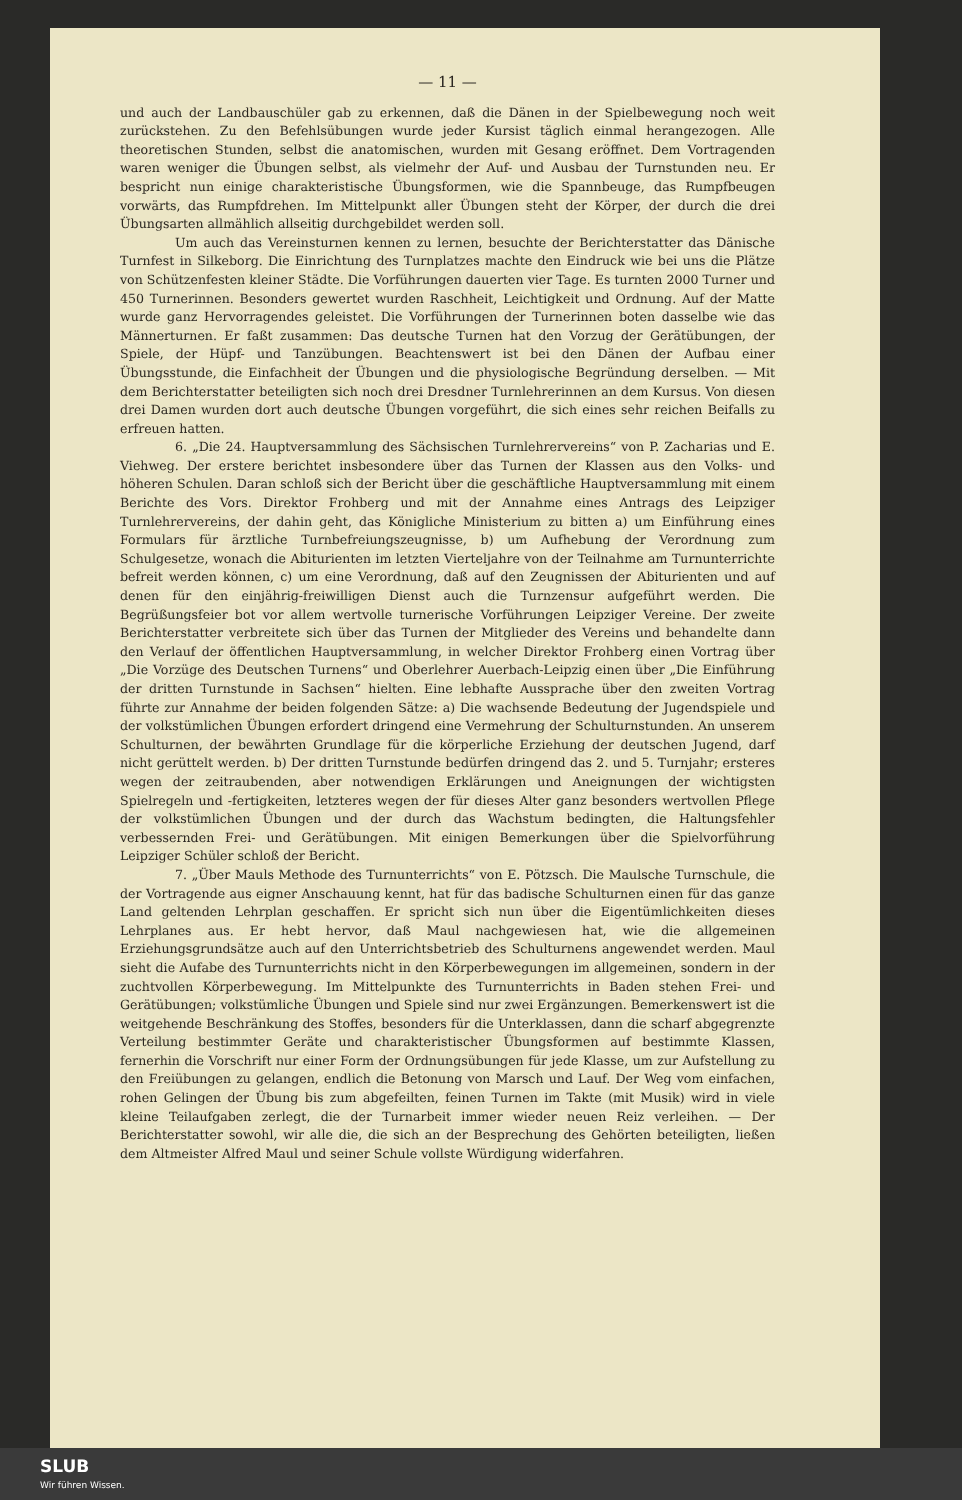— 11 —
und auch der Landbauschüler gab zu erkennen, daß die Dänen in der Spielbewegung noch weit zurückstehen. Zu den Befehlsübungen wurde jeder Kursist täglich einmal herangezogen. Alle theoretischen Stunden, selbst die anatomischen, wurden mit Gesang eröffnet. Dem Vortragenden waren weniger die Übungen selbst, als vielmehr der Auf- und Ausbau der Turnstunden neu. Er bespricht nun einige charakteristische Übungsformen, wie die Spannbeuge, das Rumpfbeugen vorwärts, das Rumpfdrehen. Im Mittelpunkt aller Übungen steht der Körper, der durch die drei Übungsarten allmählich allseitig durchgebildet werden soll.
Um auch das Vereinsturnen kennen zu lernen, besuchte der Berichterstatter das Dänische Turnfest in Silkeborg. Die Einrichtung des Turnplatzes machte den Eindruck wie bei uns die Plätze von Schützenfesten kleiner Städte. Die Vorführungen dauerten vier Tage. Es turnten 2000 Turner und 450 Turnerinnen. Besonders gewertet wurden Raschheit, Leichtigkeit und Ordnung. Auf der Matte wurde ganz Hervorragendes geleistet. Die Vorführungen der Turnerinnen boten dasselbe wie das Männerturnen. Er faßt zusammen: Das deutsche Turnen hat den Vorzug der Gerätübungen, der Spiele, der Hüpf- und Tanzübungen. Beachtenswert ist bei den Dänen der Aufbau einer Übungsstunde, die Einfachheit der Übungen und die physiologische Begründung derselben. — Mit dem Berichterstatter beteiligten sich noch drei Dresdner Turnlehrerinnen an dem Kursus. Von diesen drei Damen wurden dort auch deutsche Übungen vorgeführt, die sich eines sehr reichen Beifalls zu erfreuen hatten.
6. „Die 24. Hauptversammlung des Sächsischen Turnlehrervereins“ von P. Zacharias und E. Viehweg. Der erstere berichtet insbesondere über das Turnen der Klassen aus den Volks- und höheren Schulen. Daran schloß sich der Bericht über die geschäftliche Hauptversammlung mit einem Berichte des Vors. Direktor Frohberg und mit der Annahme eines Antrags des Leipziger Turnlehrervereins, der dahin geht, das Königliche Ministerium zu bitten a) um Einführung eines Formulars für ärztliche Turnbefreiungszeugnisse, b) um Aufhebung der Verordnung zum Schulgesetze, wonach die Abiturienten im letzten Vierteljahre von der Teilnahme am Turnunterrichte befreit werden können, c) um eine Verordnung, daß auf den Zeugnissen der Abiturienten und auf denen für den einjährig-freiwilligen Dienst auch die Turnzensur aufgeführt werden. Die Begrüßungsfeier bot vor allem wertvolle turnerische Vorführungen Leipziger Vereine. Der zweite Berichterstatter verbreitete sich über das Turnen der Mitglieder des Vereins und behandelte dann den Verlauf der öffentlichen Hauptversammlung, in welcher Direktor Frohberg einen Vortrag über „Die Vorzüge des Deutschen Turnens“ und Oberlehrer Auerbach-Leipzig einen über „Die Einführung der dritten Turnstunde in Sachsen“ hielten. Eine lebhafte Aussprache über den zweiten Vortrag führte zur Annahme der beiden folgenden Sätze: a) Die wachsende Bedeutung der Jugendspiele und der volkstümlichen Übungen erfordert dringend eine Vermehrung der Schulturnstunden. An unserem Schulturnen, der bewährten Grundlage für die körperliche Erziehung der deutschen Jugend, darf nicht gerüttelt werden. b) Der dritten Turnstunde bedürfen dringend das 2. und 5. Turnjahr; ersteres wegen der zeitraubenden, aber notwendigen Erklärungen und Aneignungen der wichtigsten Spielregeln und -fertigkeiten, letzteres wegen der für dieses Alter ganz besonders wertvollen Pflege der volkstümlichen Übungen und der durch das Wachstum bedingten, die Haltungsfehler verbessernden Frei- und Gerätübungen. Mit einigen Bemerkungen über die Spielvorführung Leipziger Schüler schloß der Bericht.
7. „Über Mauls Methode des Turnunterrichts“ von E. Pötzsch. Die Maulsche Turnschule, die der Vortragende aus eigner Anschauung kennt, hat für das badische Schulturnen einen für das ganze Land geltenden Lehrplan geschaffen. Er spricht sich nun über die Eigentümlichkeiten dieses Lehrplanes aus. Er hebt hervor, daß Maul nachgewiesen hat, wie die allgemeinen Erziehungsgrundsätze auch auf den Unterrichtsbetrieb des Schulturnens angewendet werden. Maul sieht die Aufabe des Turnunterrichts nicht in den Körperbewegungen im allgemeinen, sondern in der zuchtvollen Körperbewegung. Im Mittelpunkte des Turnunterrichts in Baden stehen Frei- und Gerätübungen; volkstümliche Übungen und Spiele sind nur zwei Ergänzungen. Bemerkenswert ist die weitgehende Beschränkung des Stoffes, besonders für die Unterklassen, dann die scharf abgegrenzte Verteilung bestimmter Geräte und charakteristischer Übungsformen auf bestimmte Klassen, fernerhin die Vorschrift nur einer Form der Ordnungsübungen für jede Klasse, um zur Aufstellung zu den Freiübungen zu gelangen, endlich die Betonung von Marsch und Lauf. Der Weg vom einfachen, rohen Gelingen der Übung bis zum abgefeilten, feinen Turnen im Takte (mit Musik) wird in viele kleine Teilaufgaben zerlegt, die der Turnarbeit immer wieder neuen Reiz verleihen. — Der Berichterstatter sowohl, wir alle die, die sich an der Besprechung des Gehörten beteiligten, ließen dem Altmeister Alfred Maul und seiner Schule vollste Würdigung widerfahren.
SLUB
Wir führen Wissen.